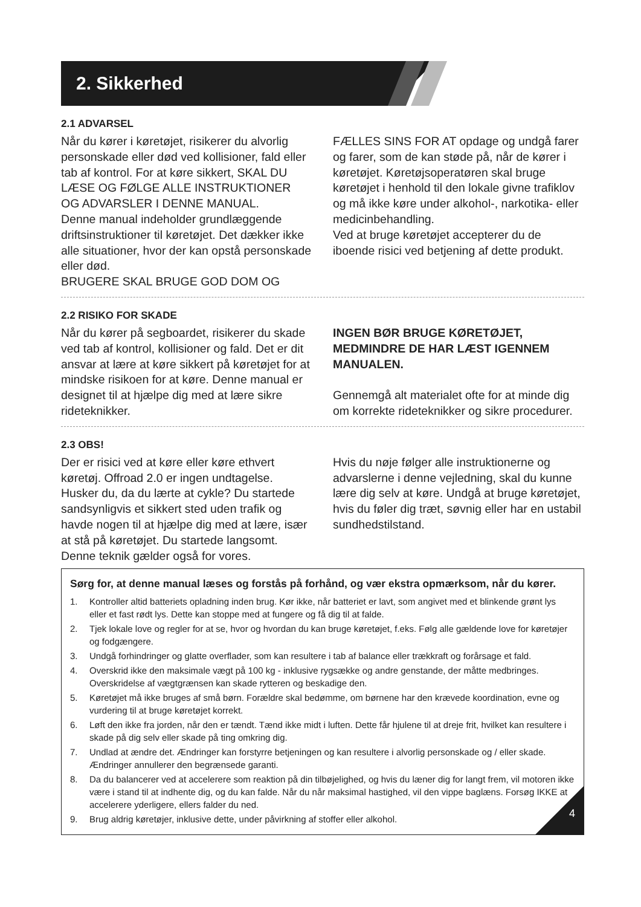2. Sikkerhed
2.1 ADVARSEL
Når du kører i køretøjet, risikerer du alvorlig personskade eller død ved kollisioner, fald eller tab af kontrol. For at køre sikkert, SKAL DU LÆSE OG FØLGE ALLE INSTRUKTIONER OG ADVARSLER I DENNE MANUAL.
Denne manual indeholder grundlæggende driftsinstruktioner til køretøjet. Det dækker ikke alle situationer, hvor der kan opstå personskade eller død.
BRUGERE SKAL BRUGE GOD DOM OG
FÆLLES SINS FOR AT opdage og undgå farer og farer, som de kan støde på, når de kører i køretøjet. Køretøjsoperatøren skal bruge køretøjet i henhold til den lokale givne trafiklov og må ikke køre under alkohol-, narkotika- eller medicinbehandling.
Ved at bruge køretøjet accepterer du de iboende risici ved betjening af dette produkt.
2.2 RISIKO FOR SKADE
Når du kører på segboardet, risikerer du skade ved tab af kontrol, kollisioner og fald. Det er dit ansvar at lære at køre sikkert på køretøjet for at mindske risikoen for at køre. Denne manual er designet til at hjælpe dig med at lære sikre rideteknikker.
INGEN BØR BRUGE KØRETØJET, MEDMINDRE DE HAR LÆST IGENNEM MANUALEN.
Gennemgå alt materialet ofte for at minde dig om korrekte rideteknikker og sikre procedurer.
2.3 OBS!
Der er risici ved at køre eller køre ethvert køretøj. Offroad 2.0 er ingen undtagelse. Husker du, da du lærte at cykle? Du startede sandsynligvis et sikkert sted uden trafik og havde nogen til at hjælpe dig med at lære, især at stå på køretøjet. Du startede langsomt. Denne teknik gælder også for vores.
Hvis du nøje følger alle instruktionerne og advarslerne i denne vejledning, skal du kunne lære dig selv at køre. Undgå at bruge køretøjet, hvis du føler dig træt, søvnig eller har en ustabil sundhedstilstand.
Sørg for, at denne manual læses og forstås på forhånd, og vær ekstra opmærksom, når du kører.
1. Kontroller altid batteriets opladning inden brug. Kør ikke, når batteriet er lavt, som angivet med et blinkende grønt lys eller et fast rødt lys. Dette kan stoppe med at fungere og få dig til at falde.
2. Tjek lokale love og regler for at se, hvor og hvordan du kan bruge køretøjet, f.eks. Følg alle gældende love for køretøjer og fodgængere.
3. Undgå forhindringer og glatte overflader, som kan resultere i tab af balance eller trækkraft og forårsage et fald.
4. Overskrid ikke den maksimale vægt på 100 kg - inklusive rygsække og andre genstande, der måtte medbringes. Overskridelse af vægtgrænsen kan skade rytteren og beskadige den.
5. Køretøjet må ikke bruges af små børn. Forældre skal bedømme, om børnene har den krævede koordination, evne og vurdering til at bruge køretøjet korrekt.
6. Løft den ikke fra jorden, når den er tændt. Tænd ikke midt i luften. Dette får hjulene til at dreje frit, hvilket kan resultere i skade på dig selv eller skade på ting omkring dig.
7. Undlad at ændre det. Ændringer kan forstyrre betjeningen og kan resultere i alvorlig personskade og / eller skade. Ændringer annullerer den begrænsede garanti.
8. Da du balancerer ved at accelerere som reaktion på din tilbøjelighed, og hvis du læner dig for langt frem, vil motoren ikke være i stand til at indhente dig, og du kan falde. Når du når maksimal hastighed, vil den vippe baglæns. Forsøg IKKE at accelerere yderligere, ellers falder du ned.
9. Brug aldrig køretøjer, inklusive dette, under påvirkning af stoffer eller alkohol.
4